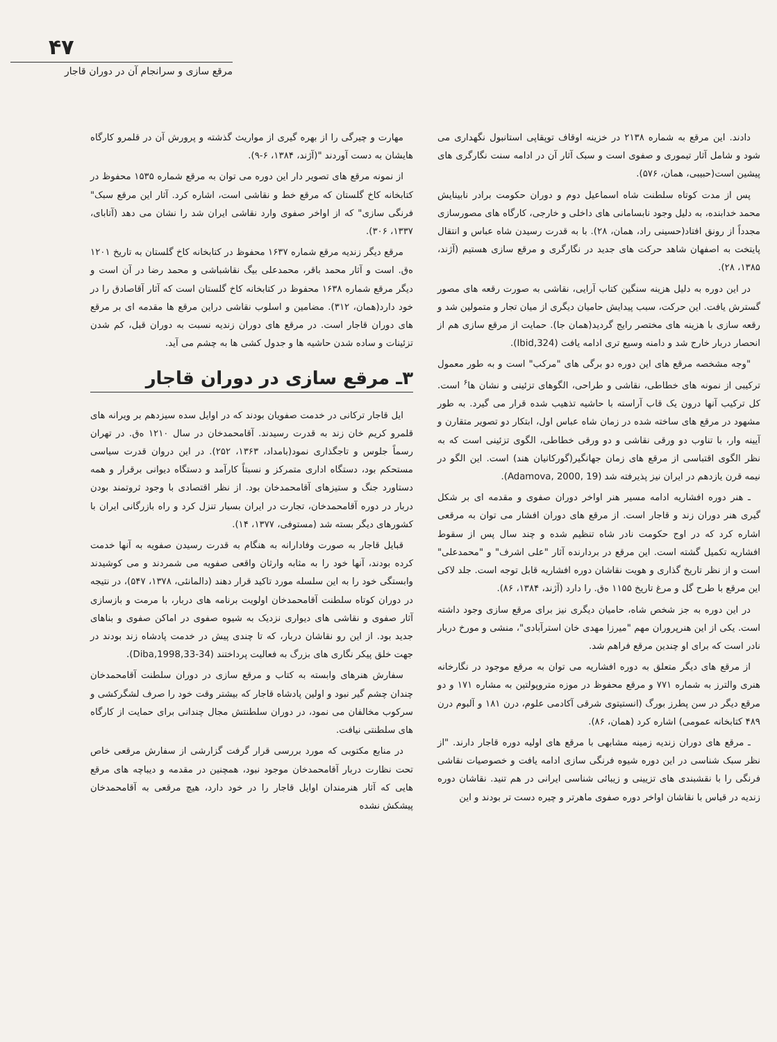۴۷
مرقع سازی و سرانجام آن در دوران قاجار
دادند. این مرقع به شماره ۲۱۳۸ در خزینه اوقاف توپقاپی استانبول نگهداری می شود و شامل آثار تیموری و صفوی است و سبک آثار آن در ادامه سنت نگارگری های پیشین است(حبیبی، همان، ۵۷۶).
پس از مدت کوتاه سلطنت شاه اسماعیل دوم و دوران حکومت برادر نابینایش محمد خدابنده، به دلیل وجود نابسامانی های داخلی و خارجی، کارگاه های مصورسازی مجدداً از رونق افتاد(حسینی راد، همان، ۲۸). با به قدرت رسیدن شاه عباس و انتقال پایتخت به اصفهان شاهد حرکت های جدید در نگارگری و مرقع سازی هستیم (آژند، ۱۳۸۵، ۲۸).
در این دوره به دلیل هزینه سنگین کتاب آرایی، نقاشی به صورت رقعه های مصور گسترش یافت. این حرکت، سبب پیدایش حامیان دیگری از میان تجار و متمولین شد و رقعه سازی با هزینه های مختصر رایج گردید(همان جا). حمایت از مرقع سازی هم از انحصار دربار خارج شد و دامنه وسیع تری ادامه یافت (Ibid,324).
"وجه مشخصه مرقع های این دوره دو برگی های "مرکب" است و به طور معمول ترکیبی از نمونه های خطاطی، نقاشی و طراحی، الگوهای تزئینی و نشان ها<sup>۶</sup> است. کل ترکیب آنها درون یک قاب آراسته با حاشیه تذهیب شده قرار می گیرد. به طور مشهود در مرقع های ساخته شده در زمان شاه عباس اول، ابتکار دو تصویر متقارن و آیینه وار، با تناوب دو ورقی نقاشی و دو ورقی خطاطی، الگوی تزئینی است که به نظر الگوی اقتباسی از مرقع های زمان جهانگیر(گورکانیان هند) است. این الگو در نیمه قرن یازدهم در ایران نیز پذیرفته شد (Adamova, 2000, 19).
ـ هنر دوره افشاریه ادامه مسیر هنر اواخر دوران صفوی و مقدمه ای بر شکل گیری هنر دوران زند و قاجار است. از مرقع های دوران افشار می توان به مرقعی اشاره کرد که در اوج حکومت نادر شاه تنظیم شده و چند سال پس از سقوط افشاریه تکمیل گشته است. این مرقع در بردارنده آثار "علی اشرف" و "محمدعلی" است و از نظر تاریخ گذاری و هویت نقاشان دوره افشاریه قابل توجه است. جلد لاکی این مرقع با طرح گل و مرغ تاریخ ۱۱۵۵ ه‌ق. را دارد (آژند، ۱۳۸۴، ۸۶).
در این دوره به جز شخص شاه، حامیان دیگری نیز برای مرقع سازی وجود داشته است. یکی از این هنرپروران مهم "میرزا مهدی خان استرآبادی"، منشی و مورخ دربار نادر است که برای او چندین مرقع فراهم شد.
از مرقع های دیگر متعلق به دوره افشاریه می توان به مرقع موجود در نگارخانه هنری والترز به شماره ۷۷۱ و مرقع محفوظ در موزه متروپولتین به مشاره ۱۷۱ و دو مرقع دیگر در سن پطرز بورگ (انستیتوی شرقی آکادمی علوم، درن ۱۸۱ و آلبوم درن ۴۸۹ کتابخانه عمومی) اشاره کرد (همان، ۸۶).
ـ مرقع های دوران زندیه زمینه مشابهی با مرقع های اولیه دوره قاجار دارند. "از نظر سبک شناسی در این دوره شیوه فرنگی سازی ادامه یافت و خصوصیات نقاشی فرنگی را با نقشبندی های تزیینی و زیبائی شناسی ایرانی در هم تنید. نقاشان دوره زندیه در قیاس با نقاشان اواخر دوره صفوی ماهرتر و چیره دست تر بودند و این
مهارت و چیرگی را از بهره گیری از مواریث گذشته و پرورش آن در قلمرو کارگاه هایشان به دست آوردند "(آژند، ۱۳۸۴، ۶-۹).
از نمونه مرقع های تصویر دار این دوره می توان به مرقع شماره ۱۵۳۵ محفوظ در کتابخانه کاخ گلستان که مرقع خط و نقاشی است، اشاره کرد. آثار این مرقع سبک" فرنگی سازی" که از اواخر صفوی وارد نقاشی ایران شد را نشان می دهد (آتابای، ۱۳۳۷، ۳۰۶).
مرقع دیگر زندیه مرقع شماره ۱۶۳۷ محفوظ در کتابخانه کاخ گلستان به تاریخ ۱۲۰۱ ه‌ق. است و آثار محمد باقر، محمدعلی بیگ نقاشباشی و محمد رضا در آن است و دیگر مرقع شماره ۱۶۳۸ محفوظ در کتابخانه کاخ گلستان است که آثار آقاصادق را در خود دارد(همان، ۳۱۲). مضامین و اسلوب نقاشی دراین مرقع ها مقدمه ای بر مرقع های دوران قاجار است. در مرقع های دوران زندیه نسبت به دوران قبل، کم شدن تزئینات و ساده شدن حاشیه ها و جدول کشی ها به چشم می آید.
۳ـ مرقع سازی در دوران قاجار
ایل قاجار ترکانی در خدمت صفویان بودند که در اوایل سده سیزدهم بر ویرانه های قلمرو کریم خان زند به قدرت رسیدند. آقامحمدخان در سال ۱۲۱۰ ه‌ق. در تهران رسماً جلوس و تاجگذاری نمود(بامداد، ۱۳۶۳، ۲۵۲). در این دروان قدرت سیاسی مستحکم بود، دستگاه اداری متمرکز و نسبتاً کارآمد و دستگاه دیوانی برقرار و همه دستاورد جنگ و ستیزهای آقامحمدخان بود. از نظر اقتصادی با وجود ثروتمند بودن دربار در دوره آقامحمدخان، تجارت در ایران بسیار تنزل کرد و راه بازرگانی ایران با کشورهای دیگر بسته شد (مستوفی، ۱۳۷۷، ۱۴).
قبایل قاجار به صورت وفادارانه به هنگام به قدرت رسیدن صفویه به آنها خدمت کرده بودند، آنها خود را به مثابه وارثان واقعی صفویه می شمردند و می کوشیدند وابستگی خود را به این سلسله مورد تاکید قرار دهند (دالمانئی، ۱۳۷۸، ۵۴۷)، در نتیجه در دوران کوتاه سلطنت آقامحمدخان اولویت برنامه های دربار، با مرمت و بازسازی آثار صفوی و نقاشی های دیواری نزدیک به شیوه صفوی در اماکن صفوی و بناهای جدید بود. از این رو نقاشان دربار، که تا چندی پیش در خدمت پادشاه زند بودند در جهت خلق پیکر نگاری های بزرگ به فعالیت پرداختند (Diba,1998,33-34).
سفارش هنرهای وابسته به کتاب و مرقع سازی در دوران سلطنت آقامحمدخان چندان چشم گیر نبود و اولین پادشاه قاجار که بیشتر وقت خود را صرف لشگرکشی و سرکوب مخالفان می نمود، در دوران سلطنتش مجال چندانی برای حمایت از کارگاه های سلطنتی نیافت.
در منابع مکتوبی که مورد بررسی قرار گرفت گزارشی از سفارش مرقعی خاص تحت نظارت دربار آقامحمدخان موجود نبود، همچنین در مقدمه و دیباچه های مرقع هایی که آثار هنرمندان اوایل قاجار را در خود دارد، هیچ مرقعی به آقامحمدخان پیشکش نشده